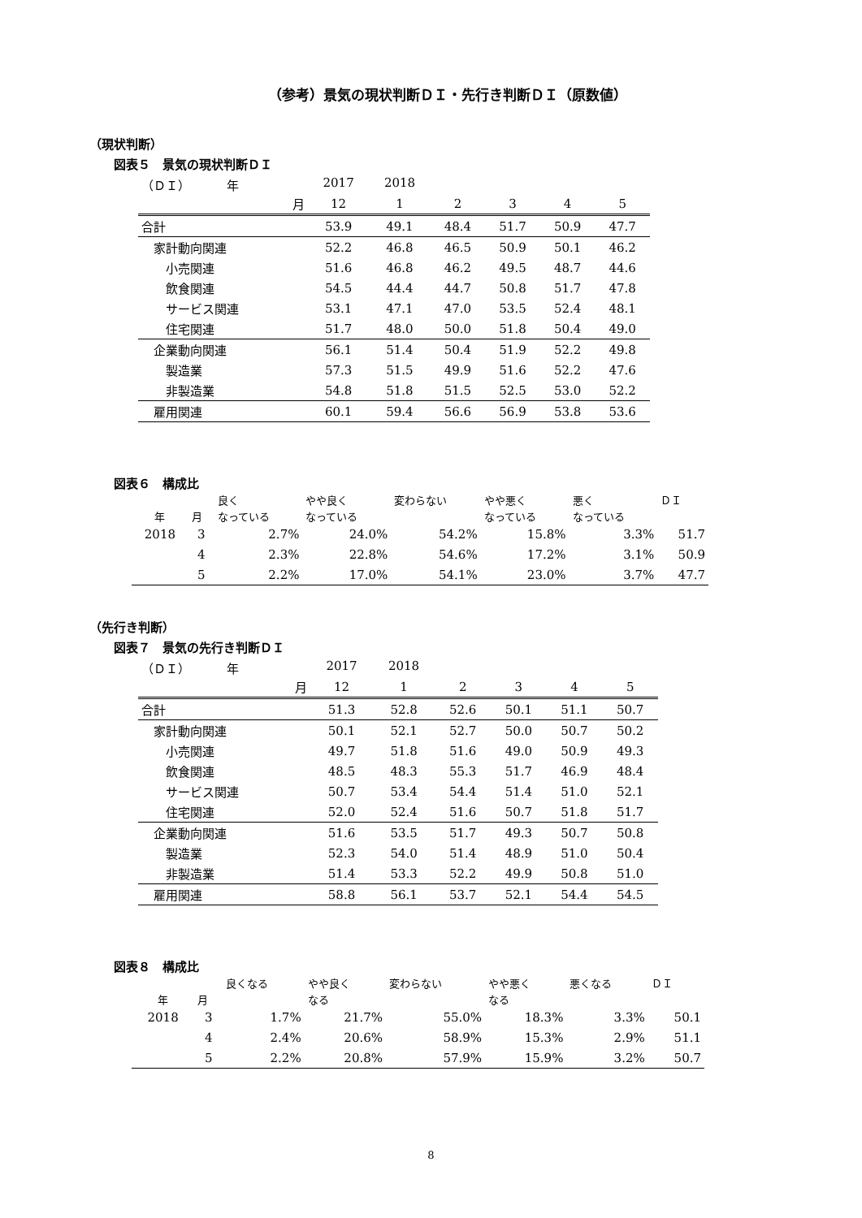（参考）景気の現状判断ＤＩ・先行き判断ＤＩ（原数値）
（現状判断）
図表５　景気の現状判断ＤＩ
| （ＤＩ） 年 | 2017 | 2018 | | | | |
| 月 | 12 | 1 | 2 | 3 | 4 | 5 |
| 合計 | 53.9 | 49.1 | 48.4 | 51.7 | 50.9 | 47.7 |
| 家計動向関連 | 52.2 | 46.8 | 46.5 | 50.9 | 50.1 | 46.2 |
| 小売関連 | 51.6 | 46.8 | 46.2 | 49.5 | 48.7 | 44.6 |
| 飲食関連 | 54.5 | 44.4 | 44.7 | 50.8 | 51.7 | 47.8 |
| サービス関連 | 53.1 | 47.1 | 47.0 | 53.5 | 52.4 | 48.1 |
| 住宅関連 | 51.7 | 48.0 | 50.0 | 51.8 | 50.4 | 49.0 |
| 企業動向関連 | 56.1 | 51.4 | 50.4 | 51.9 | 52.2 | 49.8 |
| 製造業 | 57.3 | 51.5 | 49.9 | 51.6 | 52.2 | 47.6 |
| 非製造業 | 54.8 | 51.8 | 51.5 | 52.5 | 53.0 | 52.2 |
| 雇用関連 | 60.1 | 59.4 | 56.6 | 56.9 | 53.8 | 53.6 |
図表６　構成比
| | | 良く | やや良く | 変わらない | やや悪く | 悪く | ＤＩ |
| --- | --- | --- | --- | --- | --- | --- | --- |
| 年 | 月 | なっている | なっている | | なっている | なっている | |
| 2018 | 3 | 2.7% | 24.0% | 54.2% | 15.8% | 3.3% | 51.7 |
| | 4 | 2.3% | 22.8% | 54.6% | 17.2% | 3.1% | 50.9 |
| | 5 | 2.2% | 17.0% | 54.1% | 23.0% | 3.7% | 47.7 |
（先行き判断）
図表７　景気の先行き判断ＤＩ
| （ＤＩ） 年 | 2017 | 2018 | | | | |
| 月 | 12 | 1 | 2 | 3 | 4 | 5 |
| 合計 | 51.3 | 52.8 | 52.6 | 50.1 | 51.1 | 50.7 |
| 家計動向関連 | 50.1 | 52.1 | 52.7 | 50.0 | 50.7 | 50.2 |
| 小売関連 | 49.7 | 51.8 | 51.6 | 49.0 | 50.9 | 49.3 |
| 飲食関連 | 48.5 | 48.3 | 55.3 | 51.7 | 46.9 | 48.4 |
| サービス関連 | 50.7 | 53.4 | 54.4 | 51.4 | 51.0 | 52.1 |
| 住宅関連 | 52.0 | 52.4 | 51.6 | 50.7 | 51.8 | 51.7 |
| 企業動向関連 | 51.6 | 53.5 | 51.7 | 49.3 | 50.7 | 50.8 |
| 製造業 | 52.3 | 54.0 | 51.4 | 48.9 | 51.0 | 50.4 |
| 非製造業 | 51.4 | 53.3 | 52.2 | 49.9 | 50.8 | 51.0 |
| 雇用関連 | 58.8 | 56.1 | 53.7 | 52.1 | 54.4 | 54.5 |
図表８　構成比
| | | 良くなる | やや良く | 変わらない | やや悪く | 悪くなる | ＤＩ |
| --- | --- | --- | --- | --- | --- | --- | --- |
| 年 | 月 | | なる | | なる | | |
| 2018 | 3 | 1.7% | 21.7% | 55.0% | 18.3% | 3.3% | 50.1 |
| | 4 | 2.4% | 20.6% | 58.9% | 15.3% | 2.9% | 51.1 |
| | 5 | 2.2% | 20.8% | 57.9% | 15.9% | 3.2% | 50.7 |
8